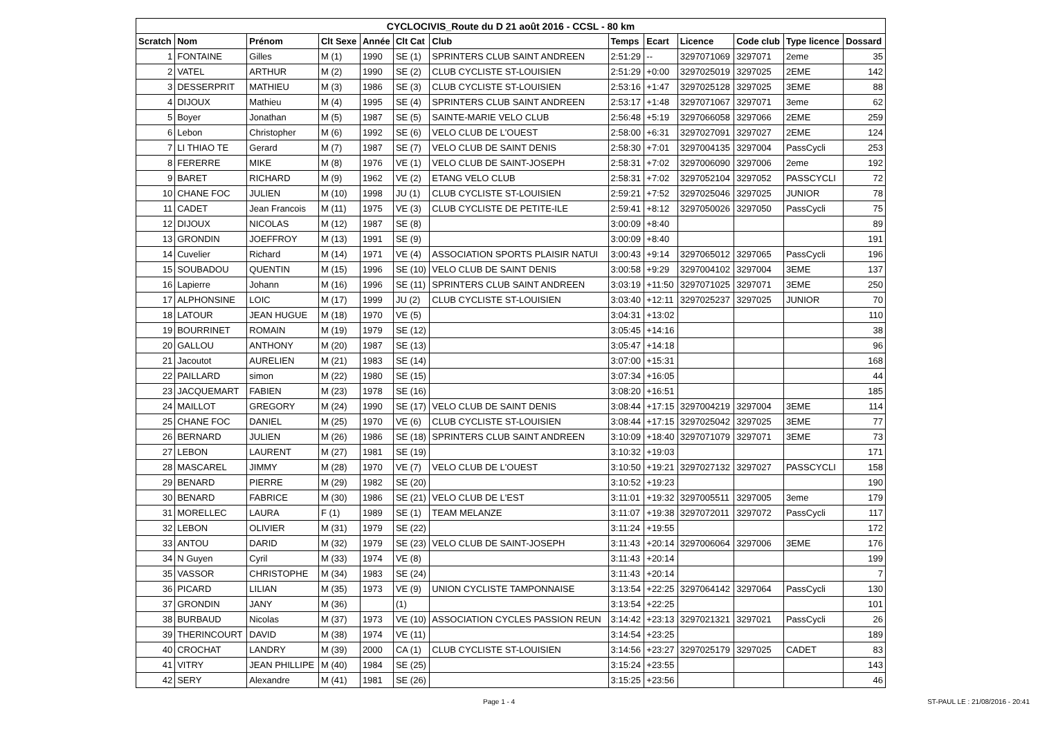| CYCLOCIVIS_Route du D 21 août 2016 - CCSL - 80 km | | | | | | | | | | | | |
| --- | --- | --- | --- | --- | --- | --- | --- | --- | --- | --- | --- | --- |
| Scratch | Nom | Prénom | Clt Sexe | Année | Clt Cat | Club | Temps | Ecart | Licence | Code club | Type licence | Dossard |
| 1 | FONTAINE | Gilles | M (1) | 1990 | SE (1) | SPRINTERS CLUB SAINT ANDREEN | 2:51:29 | -- | 3297071069 | 3297071 | 2eme | 35 |
| 2 | VATEL | ARTHUR | M (2) | 1990 | SE (2) | CLUB CYCLISTE ST-LOUISIEN | 2:51:29 | +0:00 | 3297025019 | 3297025 | 2EME | 142 |
| 3 | DESSERPRIT | MATHIEU | M (3) | 1986 | SE (3) | CLUB CYCLISTE ST-LOUISIEN | 2:53:16 | +1:47 | 3297025128 | 3297025 | 3EME | 88 |
| 4 | DIJOUX | Mathieu | M (4) | 1995 | SE (4) | SPRINTERS CLUB SAINT ANDREEN | 2:53:17 | +1:48 | 3297071067 | 3297071 | 3eme | 62 |
| 5 | Boyer | Jonathan | M (5) | 1987 | SE (5) | SAINTE-MARIE VELO CLUB | 2:56:48 | +5:19 | 3297066058 | 3297066 | 2EME | 259 |
| 6 | Lebon | Christopher | M (6) | 1992 | SE (6) | VELO CLUB DE L'OUEST | 2:58:00 | +6:31 | 3297027091 | 3297027 | 2EME | 124 |
| 7 | LI THIAO TE | Gerard | M (7) | 1987 | SE (7) | VELO CLUB DE SAINT DENIS | 2:58:30 | +7:01 | 3297004135 | 3297004 | PassCycli | 253 |
| 8 | FERERRE | MIKE | M (8) | 1976 | VE (1) | VELO CLUB DE SAINT-JOSEPH | 2:58:31 | +7:02 | 3297006090 | 3297006 | 2eme | 192 |
| 9 | BARET | RICHARD | M (9) | 1962 | VE (2) | ETANG VELO CLUB | 2:58:31 | +7:02 | 3297052104 | 3297052 | PASSCYCLI | 72 |
| 10 | CHANE FOC | JULIEN | M (10) | 1998 | JU (1) | CLUB CYCLISTE ST-LOUISIEN | 2:59:21 | +7:52 | 3297025046 | 3297025 | JUNIOR | 78 |
| 11 | CADET | Jean Francois | M (11) | 1975 | VE (3) | CLUB CYCLISTE DE PETITE-ILE | 2:59:41 | +8:12 | 3297050026 | 3297050 | PassCycli | 75 |
| 12 | DIJOUX | NICOLAS | M (12) | 1987 | SE (8) | | 3:00:09 | +8:40 | | | | 89 |
| 13 | GRONDIN | JOEFFROY | M (13) | 1991 | SE (9) | | 3:00:09 | +8:40 | | | | 191 |
| 14 | Cuvelier | Richard | M (14) | 1971 | VE (4) | ASSOCIATION SPORTS PLAISIR NATUI | 3:00:43 | +9:14 | 3297065012 | 3297065 | PassCycli | 196 |
| 15 | SOUBADOU | QUENTIN | M (15) | 1996 | SE (10) | VELO CLUB DE SAINT DENIS | 3:00:58 | +9:29 | 3297004102 | 3297004 | 3EME | 137 |
| 16 | Lapierre | Johann | M (16) | 1996 | SE (11) | SPRINTERS CLUB SAINT ANDREEN | 3:03:19 | +11:50 | 3297071025 | 3297071 | 3EME | 250 |
| 17 | ALPHONSINE | LOIC | M (17) | 1999 | JU (2) | CLUB CYCLISTE ST-LOUISIEN | 3:03:40 | +12:11 | 3297025237 | 3297025 | JUNIOR | 70 |
| 18 | LATOUR | JEAN HUGUE | M (18) | 1970 | VE (5) | | 3:04:31 | +13:02 | | | | 110 |
| 19 | BOURRINET | ROMAIN | M (19) | 1979 | SE (12) | | 3:05:45 | +14:16 | | | | 38 |
| 20 | GALLOU | ANTHONY | M (20) | 1987 | SE (13) | | 3:05:47 | +14:18 | | | | 96 |
| 21 | Jacoutot | AURELIEN | M (21) | 1983 | SE (14) | | 3:07:00 | +15:31 | | | | 168 |
| 22 | PAILLARD | simon | M (22) | 1980 | SE (15) | | 3:07:34 | +16:05 | | | | 44 |
| 23 | JACQUEMART | FABIEN | M (23) | 1978 | SE (16) | | 3:08:20 | +16:51 | | | | 185 |
| 24 | MAILLOT | GREGORY | M (24) | 1990 | SE (17) | VELO CLUB DE SAINT DENIS | 3:08:44 | +17:15 | 3297004219 | 3297004 | 3EME | 114 |
| 25 | CHANE FOC | DANIEL | M (25) | 1970 | VE (6) | CLUB CYCLISTE ST-LOUISIEN | 3:08:44 | +17:15 | 3297025042 | 3297025 | 3EME | 77 |
| 26 | BERNARD | JULIEN | M (26) | 1986 | SE (18) | SPRINTERS CLUB SAINT ANDREEN | 3:10:09 | +18:40 | 3297071079 | 3297071 | 3EME | 73 |
| 27 | LEBON | LAURENT | M (27) | 1981 | SE (19) | | 3:10:32 | +19:03 | | | | 171 |
| 28 | MASCAREL | JIMMY | M (28) | 1970 | VE (7) | VELO CLUB DE L'OUEST | 3:10:50 | +19:21 | 3297027132 | 3297027 | PASSCYCLI | 158 |
| 29 | BENARD | PIERRE | M (29) | 1982 | SE (20) | | 3:10:52 | +19:23 | | | | 190 |
| 30 | BENARD | FABRICE | M (30) | 1986 | SE (21) | VELO CLUB DE L'EST | 3:11:01 | +19:32 | 3297005511 | 3297005 | 3eme | 179 |
| 31 | MORELLEC | LAURA | F (1) | 1989 | SE (1) | TEAM MELANZE | 3:11:07 | +19:38 | 3297072011 | 3297072 | PassCycli | 117 |
| 32 | LEBON | OLIVIER | M (31) | 1979 | SE (22) | | 3:11:24 | +19:55 | | | | 172 |
| 33 | ANTOU | DARID | M (32) | 1979 | SE (23) | VELO CLUB DE SAINT-JOSEPH | 3:11:43 | +20:14 | 3297006064 | 3297006 | 3EME | 176 |
| 34 | N Guyen | Cyril | M (33) | 1974 | VE (8) | | 3:11:43 | +20:14 | | | | 199 |
| 35 | VASSOR | CHRISTOPHE | M (34) | 1983 | SE (24) | | 3:11:43 | +20:14 | | | | 7 |
| 36 | PICARD | LILIAN | M (35) | 1973 | VE (9) | UNION CYCLISTE TAMPONNAISE | 3:13:54 | +22:25 | 3297064142 | 3297064 | PassCycli | 130 |
| 37 | GRONDIN | JANY | M (36) | | (1) | | 3:13:54 | +22:25 | | | | 101 |
| 38 | BURBAUD | Nicolas | M (37) | 1973 | VE (10) | ASSOCIATION CYCLES PASSION REUN | 3:14:42 | +23:13 | 3297021321 | 3297021 | PassCycli | 26 |
| 39 | THERINCOURT | DAVID | M (38) | 1974 | VE (11) | | 3:14:54 | +23:25 | | | | 189 |
| 40 | CROCHAT | LANDRY | M (39) | 2000 | CA (1) | CLUB CYCLISTE ST-LOUISIEN | 3:14:56 | +23:27 | 3297025179 | 3297025 | CADET | 83 |
| 41 | VITRY | JEAN PHILLIPE | M (40) | 1984 | SE (25) | | 3:15:24 | +23:55 | | | | 143 |
| 42 | SERY | Alexandre | M (41) | 1981 | SE (26) | | 3:15:25 | +23:56 | | | | 46 |
Page 1 - 4 ST-PAUL LE : 21/08/2016 - 20:41